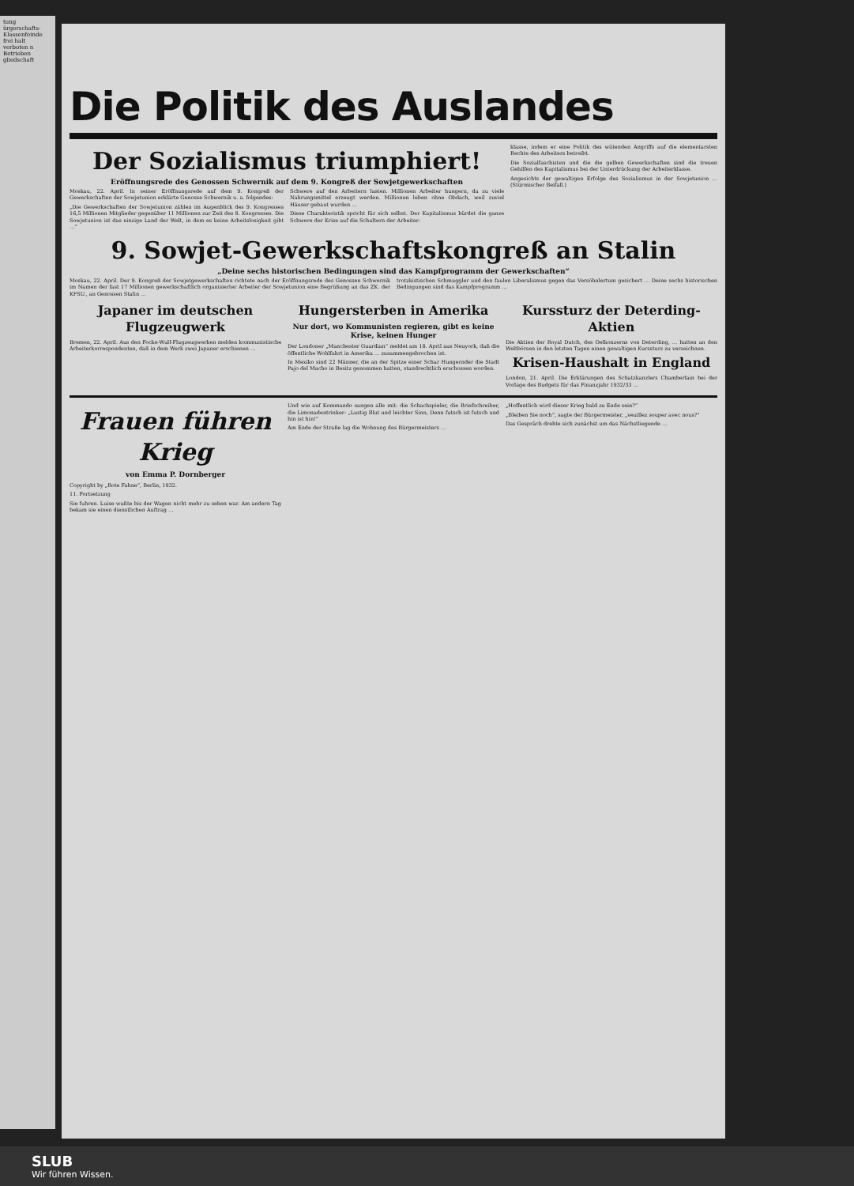tung ürgerschafts-Klassenfeinde frei halt verboten n Betrieben gliedschaft
Die Politik des Auslandes
Der Sozialismus triumphiert!
Eröffnungsrede des Genossen Schwernik auf dem 9. Kongreß der Sowjetgewerkschaften
Moskau, 22. April. In seiner Eröffnungsrede auf dem 9. Kongreß der Gewerkschaften der Sowjetunion erklärte Genosse Schwernik u. a. folgendes:
„Die Gewerkschaften der Sowjetunion zählen im Augenblick des 9. Kongresses 16,5 Millionen Mitglieder gegenüber 11 Millionen zur Zeit des 8. Kongresses. Die Sowjetunion ist das einzige Land der Welt, in dem es keine Arbeitslosigkeit gibt …“
Schwere auf den Arbeitern lasten. Millionen Arbeiter hungern, da zu viele Nahrungsmittel erzeugt werden. Millionen leben ohne Obdach, weil zuviel Häuser gebaut wurden …
Diese Charakteristik spricht für sich selbst. Der Kapitalismus bürdet die ganze Schwere der Krise auf die Schultern der Arbeiter-
klasse, indem er eine Politik des wütenden Angriffs auf die elementarsten Rechte des Arbeiters betreibt.
Die Sozialfaschisten und die die gelben Gewerkschaften sind die treuen Gehilfen des Kapitalismus bei der Unterdrückung der Arbeiterklasse.
Angesichts der gewaltigen Erfolge des Sozialismus in der Sowjetunion … (Stürmischer Beifall.)
9. Sowjet-Gewerkschaftskongreß an Stalin
„Deine sechs historischen Bedingungen sind das Kampfprogramm der Gewerkschaften“
Moskau, 22. April. Der 9. Kongreß der Sowjetgewerkschaften richtete nach der Eröffnungsrede des Genossen Schwernik im Namen der fast 17 Millionen gewerkschaftlich organisierter Arbeiter der Sowjetunion eine Begrüßung an das ZK. der KPSU., an Genossen Stalin …
trotzkistischen Schmuggler und den faulen Liberalismus gegen das Versöhnlertum gesichert … Deine sechs historischen Bedingungen sind das Kampfprogramm …
Japaner im deutschen Flugzeugwerk
Bremen, 22. April. Aus den Focke-Wulf-Flugzeugwerken melden kommunistische Arbeiterkorrespondenten, daß in dem Werk zwei Japaner erschienen …
Hungersterben in Amerika
Nur dort, wo Kommunisten regieren, gibt es keine Krise, keinen Hunger
Der Londoner „Manchester Guardian“ meldet am 18. April aus Neuyork, daß die öffentliche Wohlfahrt in Amerika … zusammengebrochen ist.
In Mexiko sind 22 Männer, die an der Spitze einer Schar Hungernder die Stadt Pajo del Macho in Besitz genommen hatten, standrechtlich erschossen worden.
Kurssturz der Deterding-Aktien
Die Aktien der Royal Dutch, des Oelkonzerns von Deterding, … hatten an den Weltbörsen in den letzten Tagen einen gewaltigen Kurssturz zu verzeichnen.
Krisen-Haushalt in England
London, 21. April. Die Erklärungen des Schatzkanzlers Chamberlain bei der Vorlage des Budgets für das Finanzjahr 1932/33 …
Frauen führen Krieg
von Emma P. Dornberger
Copyright by „Rote Fahne“, Berlin, 1932.
11. Fortsetzung
Sie fuhren. Luise wußte bis der Wagen nicht mehr zu sehen war. Am andern Tag bekam sie einen dienstlichen Auftrag …
Und wie auf Kommando sangen alle mit: die Schachspieler, die Briefschreiber, die Limonadentrinker: „Lustig Blut und leichter Sinn, Denn futsch ist futsch und hin ist hin!“
Am Ende der Straße lag die Wohnung des Bürgermeisters …
„Hoffentlich wird dieser Krieg bald zu Ende sein?“
„Bleiben Sie noch“, sagte der Bürgermeister, „veuillez souper avec nous?“
Das Gespräch drehte sich zunächst um das Nächstliegende …
SLUB
Wir führen Wissen.